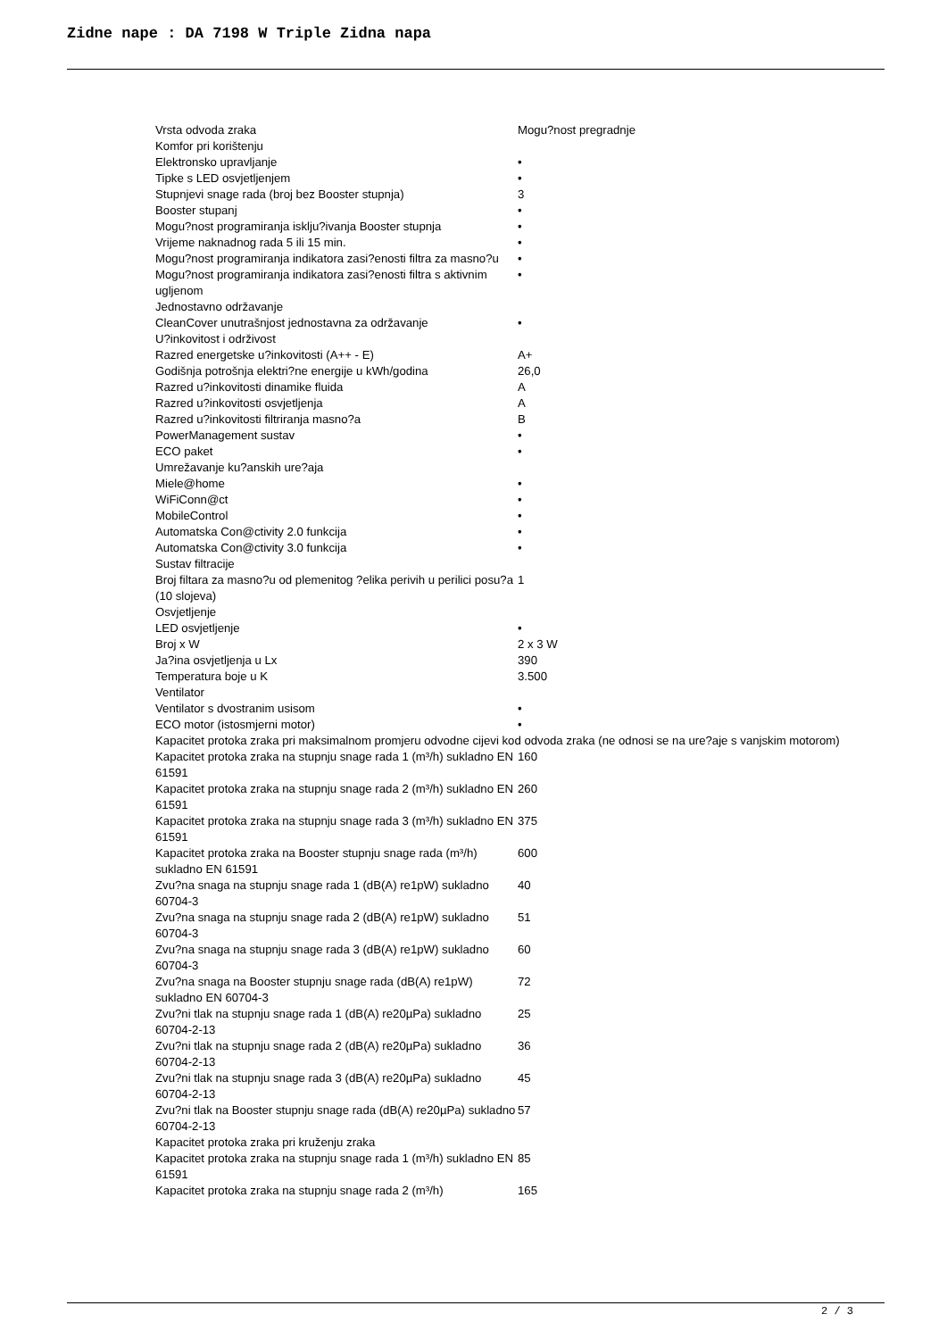Zidne nape : DA 7198 W Triple Zidna napa
| Vrsta odvoda zraka | Mogu?nost pregradnje |
| Komfor pri korištenju | |
| Elektronsko upravljanje | • |
| Tipke s LED osvjetljenjem | • |
| Stupnjevi snage rada (broj bez Booster stupnja) | 3 |
| Booster stupanj | • |
| Mogu?nost programiranja isklju?ivanja Booster stupnja | • |
| Vrijeme naknadnog rada 5 ili 15 min. | • |
| Mogu?nost programiranja indikatora zasi?enosti filtra za masno?u | • |
| Mogu?nost programiranja indikatora zasi?enosti filtra s aktivnim ugljenom | • |
| Jednostavno održavanje | |
| CleanCover unutrašnjost jednostavna za održavanje | • |
| U?inkovitost i održivost | |
| Razred energetske u?inkovitosti (A++ - E) | A+ |
| Godišnja potrošnja elektri?ne energije u kWh/godina | 26,0 |
| Razred u?inkovitosti dinamike fluida | A |
| Razred u?inkovitosti osvjetljenja | A |
| Razred u?inkovitosti filtriranja masno?a | B |
| PowerManagement sustav | • |
| ECO paket | • |
| Umrežavanje ku?anskih ure?aja | |
| Miele@home | • |
| WiFiConn@ct | • |
| MobileControl | • |
| Automatska Con@ctivity 2.0 funkcija | • |
| Automatska Con@ctivity 3.0 funkcija | • |
| Sustav filtracije | |
| Broj filtara za masno?u od plemenitog ?elika perivih u perilici posu?a (10 slojeva) | 1 |
| Osvjetljenje | |
| LED osvjetljenje | • |
| Broj x W | 2 x 3 W |
| Ja?ina osvjetljenja u Lx | 390 |
| Temperatura boje u K | 3.500 |
| Ventilator | |
| Ventilator s dvostranim usisom | • |
| ECO motor (istosmjerni motor) | • |
| Kapacitet protoka zraka pri maksimalnom promjeru odvodne cijevi kod odvoda zraka (ne odnosi se na ure?aje s vanjskim motorom) | |
| Kapacitet protoka zraka na stupnju snage rada 1 (m³/h) sukladno EN 61591 | 160 |
| Kapacitet protoka zraka na stupnju snage rada 2 (m³/h) sukladno EN 61591 | 260 |
| Kapacitet protoka zraka na stupnju snage rada 3 (m³/h) sukladno EN 61591 | 375 |
| Kapacitet protoka zraka na Booster stupnju snage rada (m³/h) sukladno EN 61591 | 600 |
| Zvu?na snaga na stupnju snage rada 1 (dB(A) re1pW) sukladno 60704-3 | 40 |
| Zvu?na snaga na stupnju snage rada 2 (dB(A) re1pW) sukladno 60704-3 | 51 |
| Zvu?na snaga na stupnju snage rada 3 (dB(A) re1pW) sukladno 60704-3 | 60 |
| Zvu?na snaga na Booster stupnju snage rada (dB(A) re1pW) sukladno EN 60704-3 | 72 |
| Zvu?ni tlak na stupnju snage rada 1 (dB(A) re20µPa) sukladno 60704-2-13 | 25 |
| Zvu?ni tlak na stupnju snage rada 2 (dB(A) re20µPa) sukladno 60704-2-13 | 36 |
| Zvu?ni tlak na stupnju snage rada 3 (dB(A) re20µPa) sukladno 60704-2-13 | 45 |
| Zvu?ni tlak na Booster stupnju snage rada (dB(A) re20µPa) sukladno 60704-2-13 | 57 |
| Kapacitet protoka zraka pri kruženju zraka | |
| Kapacitet protoka zraka na stupnju snage rada 1 (m³/h) sukladno EN 61591 | 85 |
| Kapacitet protoka zraka na stupnju snage rada 2 (m³/h) | 165 |
2 / 3